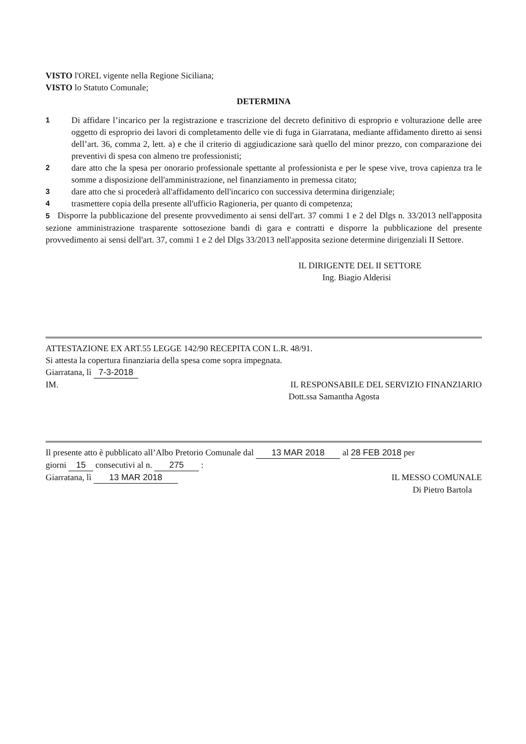VISTO l'OREL vigente nella Regione Siciliana;
VISTO lo Statuto Comunale;
DETERMINA
1 Di affidare l’incarico per la registrazione e trascrizione del decreto definitivo di esproprio e volturazione delle aree oggetto di esproprio dei lavori di completamento delle vie di fuga in Giarratana, mediante affidamento diretto ai sensi dell’art. 36, comma 2, lett. a) e che il criterio di aggiudicazione sarà quello del minor prezzo, con comparazione dei preventivi di spesa con almeno tre professionisti;
2 dare atto che la spesa per onorario professionale spettante al professionista e per le spese vive, trova capienza tra le somme a disposizione dell'amministrazione, nel finanziamento in premessa citato;
3 dare atto che si procederà all'affidamento dell'incarico con successiva determina dirigenziale;
4 trasmettere copia della presente all'ufficio Ragioneria, per quanto di competenza;
5 Disporre la pubblicazione del presente provvedimento ai sensi dell'art. 37 commi 1 e 2 del Dlgs n. 33/2013 nell'apposita sezione amministrazione trasparente sottosezione bandi di gara e contratti e disporre la pubblicazione del presente provvedimento ai sensi dell'art. 37, commi 1 e 2 del Dlgs 33/2013 nell'apposita sezione determine dirigenziali II Settore.
IL DIRIGENTE DEL II SETTORE
Ing. Biagio Alderisi
ATTESTAZIONE EX ART.55 LEGGE 142/90 RECEPITA CON L.R. 48/91.
Si attesta la copertura finanziaria della spesa come sopra impegnata.
Giarratana, lì 7-3-2018
IM. IL RESPONSABILE DEL SERVIZIO FINANZIARIO
Dott.ssa Samantha Agosta
Il presente atto è pubblicato all’Albo Pretorio Comunale dal 13 MAR 2018 al 28 FEB 2018 per
giorni 15 consecutivi al n. 275 :
Giarratana, lì 13 MAR 2018 IL MESSO COMUNALE
Di Pietro Bartola